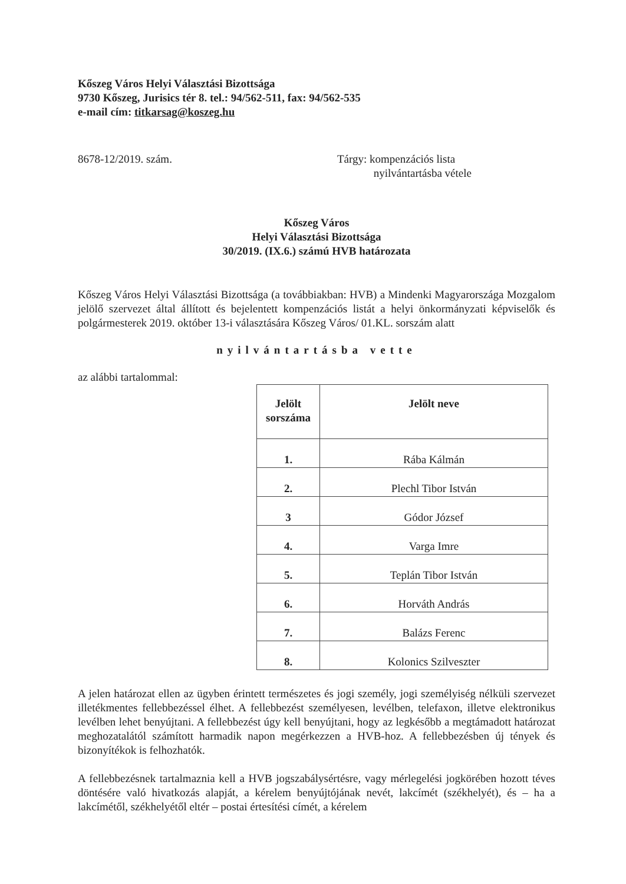Kőszeg Város Helyi Választási Bizottsága
9730 Kőszeg, Jurisics tér 8. tel.: 94/562-511, fax: 94/562-535
e-mail cím: titkarsag@koszeg.hu
8678-12/2019. szám. Tárgy: kompenzációs lista
nyilvántartásba vétele
Kőszeg Város
Helyi Választási Bizottsága
30/2019. (IX.6.) számú HVB határozata
Kőszeg Város Helyi Választási Bizottsága (a továbbiakban: HVB) a Mindenki Magyarországa Mozgalom jelölő szervezet által állított és bejelentett kompenzációs listát a helyi önkormányzati képviselők és polgármesterek 2019. október 13-i választására Kőszeg Város/ 01.KL. sorszám alatt
nyilvántartásba vette
az alábbi tartalommal:
| Jelölt sorszáma | Jelölt neve |
| --- | --- |
| 1. | Rába Kálmán |
| 2. | Plechl Tibor István |
| 3 | Gódor József |
| 4. | Varga Imre |
| 5. | Teplán Tibor István |
| 6. | Horváth András |
| 7. | Balázs Ferenc |
| 8. | Kolonics Szilveszter |
A jelen határozat ellen az ügyben érintett természetes és jogi személy, jogi személyiség nélküli szervezet illetékmentes fellebbezéssel élhet. A fellebbezést személyesen, levélben, telefaxon, illetve elektronikus levélben lehet benyújtani. A fellebbezést úgy kell benyújtani, hogy az legkésőbb a megtámadott határozat meghozatalától számított harmadik napon megérkezzen a HVB-hoz. A fellebbezésben új tények és bizonyítékok is felhozhatók.
A fellebbezésnek tartalmaznia kell a HVB jogszabálysértésre, vagy mérlegelési jogkörében hozott téves döntésére való hivatkozás alapját, a kérelem benyújtójának nevét, lakcímét (székhelyét), és – ha a lakcímétől, székhelyétől eltér – postai értesítési címét, a kérelem